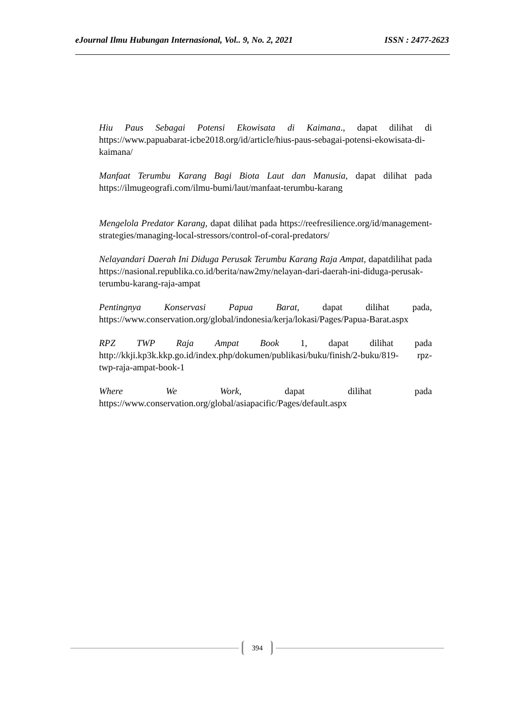eJournal Ilmu Hubungan Internasional, Vol.. 9, No. 2, 2021 ISSN : 2477-2623
Hiu Paus Sebagai Potensi Ekowisata di Kaimana., dapat dilihat di https://www.papuabarat-icbe2018.org/id/article/hius-paus-sebagai-potensi-ekowisata-di-kaimana/
Manfaat Terumbu Karang Bagi Biota Laut dan Manusia, dapat dilihat pada https://ilmugeografi.com/ilmu-bumi/laut/manfaat-terumbu-karang
Mengelola Predator Karang, dapat dilihat pada https://reefresilience.org/id/management-strategies/managing-local-stressors/control-of-coral-predators/
Nelayandari Daerah Ini Diduga Perusak Terumbu Karang Raja Ampat, dapatdilihat pada https://nasional.republika.co.id/berita/naw2my/nelayan-dari-daerah-ini-diduga-perusak- terumbu-karang-raja-ampat
Pentingnya Konservasi Papua Barat, dapat dilihat pada, https://www.conservation.org/global/indonesia/kerja/lokasi/Pages/Papua-Barat.aspx
RPZ TWP Raja Ampat Book 1, dapat dilihat pada http://kkji.kp3k.kkp.go.id/index.php/dokumen/publikasi/buku/finish/2-buku/819- rpz-twp-raja-ampat-book-1
Where We Work, dapat dilihat pada https://www.conservation.org/global/asiapacific/Pages/default.aspx
394